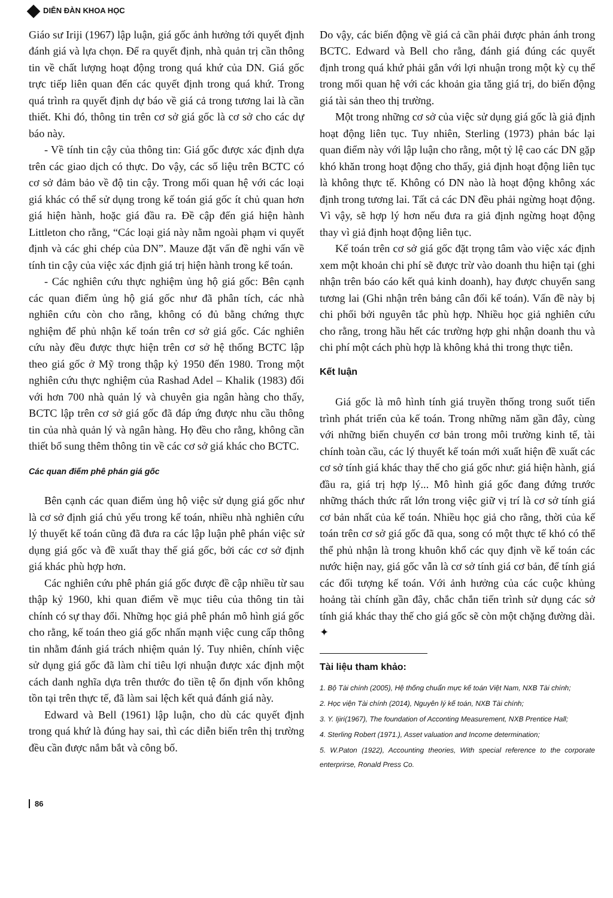DIỄN ĐÀN KHOA HỌC
Giáo sư Iriji (1967) lập luận, giá gốc ảnh hưởng tới quyết định đánh giá và lựa chọn. Để ra quyết định, nhà quản trị cần thông tin về chất lượng hoạt động trong quá khứ của DN. Giá gốc trực tiếp liên quan đến các quyết định trong quá khứ. Trong quá trình ra quyết định dự báo về giá cả trong tương lai là cần thiết. Khi đó, thông tin trên cơ sở giá gốc là cơ sở cho các dự báo này.
- Về tính tin cậy của thông tin: Giá gốc được xác định dựa trên các giao dịch có thực. Do vậy, các số liệu trên BCTC có cơ sở đảm bảo về độ tin cậy. Trong mối quan hệ với các loại giá khác có thể sử dụng trong kế toán giá gốc ít chủ quan hơn giá hiện hành, hoặc giá đầu ra. Đề cập đến giá hiện hành Littleton cho rằng, “Các loại giá này nằm ngoài phạm vi quyết định và các ghi chép của DN”. Mauze đặt vấn đề nghi vấn về tính tin cậy của việc xác định giá trị hiện hành trong kế toán.
- Các nghiên cứu thực nghiệm ủng hộ giá gốc: Bên cạnh các quan điểm ủng hộ giá gốc như đã phân tích, các nhà nghiên cứu còn cho rằng, không có đủ bằng chứng thực nghiệm để phủ nhận kế toán trên cơ sở giá gốc. Các nghiên cứu này đều được thực hiện trên cơ sở hệ thống BCTC lập theo giá gốc ở Mỹ trong thập kỷ 1950 đến 1980. Trong một nghiên cứu thực nghiệm của Rashad Adel – Khalik (1983) đối với hơn 700 nhà quản lý và chuyên gia ngân hàng cho thấy, BCTC lập trên cơ sở giá gốc đã đáp ứng được nhu cầu thông tin của nhà quản lý và ngân hàng. Họ đều cho rằng, không cần thiết bổ sung thêm thông tin về các cơ sở giá khác cho BCTC.
Các quan điểm phê phán giá gốc
Bên cạnh các quan điểm ủng hộ việc sử dụng giá gốc như là cơ sở định giá chủ yếu trong kế toán, nhiều nhà nghiên cứu lý thuyết kế toán cũng đã đưa ra các lập luận phê phán việc sử dụng giá gốc và đề xuất thay thế giá gốc, bởi các cơ sở định giá khác phù hợp hơn.
Các nghiên cứu phê phán giá gốc được đề cập nhiều từ sau thập kỷ 1960, khi quan điểm về mục tiêu của thông tin tài chính có sự thay đổi. Những học giả phê phán mô hình giá gốc cho rằng, kế toán theo giá gốc nhấn mạnh việc cung cấp thông tin nhằm đánh giá trách nhiệm quản lý. Tuy nhiên, chính việc sử dụng giá gốc đã làm chỉ tiêu lợi nhuận được xác định một cách danh nghĩa dựa trên thước đo tiền tệ ổn định vốn không tồn tại trên thực tế, đã làm sai lệch kết quả đánh giá này.
Edward và Bell (1961) lập luận, cho dù các quyết định trong quá khứ là đúng hay sai, thì các diễn biến trên thị trường đều cần được nắm bắt và công bố.
Do vậy, các biến động về giá cả cần phải được phản ánh trong BCTC. Edward và Bell cho rằng, đánh giá đúng các quyết định trong quá khứ phải gắn với lợi nhuận trong một kỳ cụ thể trong mối quan hệ với các khoản gia tăng giá trị, do biến động giá tài sản theo thị trường.
Một trong những cơ sở của việc sử dụng giá gốc là giả định hoạt động liên tục. Tuy nhiên, Sterling (1973) phản bác lại quan điểm này với lập luận cho rằng, một tỷ lệ cao các DN gặp khó khăn trong hoạt động cho thấy, giả định hoạt động liên tục là không thực tế. Không có DN nào là hoạt động không xác định trong tương lai. Tất cả các DN đều phải ngừng hoạt động. Vì vậy, sẽ hợp lý hơn nếu đưa ra giả định ngừng hoạt động thay vì giả định hoạt động liên tục.
Kế toán trên cơ sở giá gốc đặt trọng tâm vào việc xác định xem một khoản chi phí sẽ được trừ vào doanh thu hiện tại (ghi nhận trên báo cáo kết quả kinh doanh), hay được chuyển sang tương lai (Ghi nhận trên bảng cân đối kế toán). Vấn đề này bị chi phối bởi nguyên tắc phù hợp. Nhiều học giả nghiên cứu cho rằng, trong hầu hết các trường hợp ghi nhận doanh thu và chi phí một cách phù hợp là không khả thi trong thực tiễn.
Kết luận
Giá gốc là mô hình tính giá truyền thống trong suốt tiến trình phát triển của kế toán. Trong những năm gần đây, cùng với những biến chuyển cơ bản trong môi trường kinh tế, tài chính toàn cầu, các lý thuyết kế toán mới xuất hiện đề xuất các cơ sở tính giá khác thay thế cho giá gốc như: giá hiện hành, giá đầu ra, giá trị hợp lý... Mô hình giá gốc đang đứng trước những thách thức rất lớn trong việc giữ vị trí là cơ sở tính giá cơ bản nhất của kế toán. Nhiều học giả cho rằng, thời của kế toán trên cơ sở giá gốc đã qua, song có một thực tế khó có thể thể phủ nhận là trong khuôn khổ các quy định về kế toán các nước hiện nay, giá gốc vẫn là cơ sở tính giá cơ bản, để tính giá các đối tượng kế toán. Với ảnh hưởng của các cuộc khủng hoảng tài chính gần đây, chắc chắn tiến trình sử dụng các sở tính giá khác thay thế cho giá gốc sẽ còn một chặng đường dài. ✦
Tài liệu tham khảo:
1. Bộ Tài chính (2005), Hệ thống chuẩn mực kế toán Việt Nam, NXB Tài chính;
2. Học viện Tài chính (2014), Nguyên lý kế toán, NXB Tài chính;
3. Y. Ijiri(1967), The foundation of Acconting Measurement, NXB Prentice Hall;
4. Sterling Robert (1971.), Asset valuation and Income determination;
5. W.Paton (1922), Accounting theories, With special reference to the corporate enterprirse, Ronald Press Co.
86